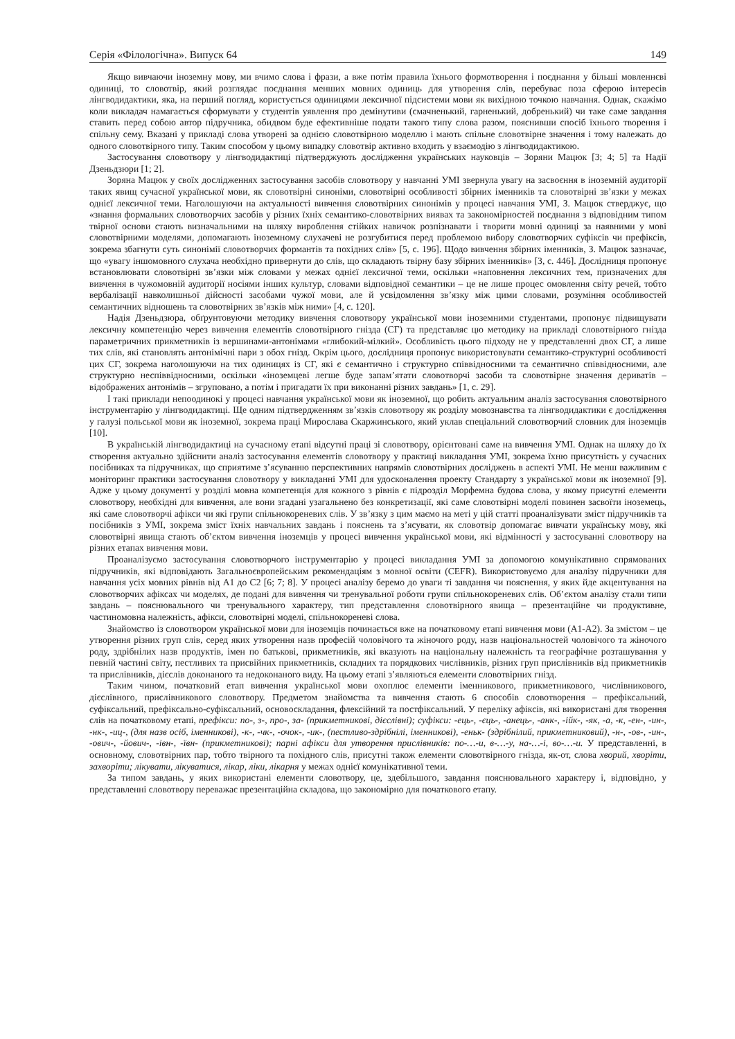Серія «Філологічна». Випуск 64 149
Якщо вивчаючи іноземну мову, ми вчимо слова і фрази, а вже потім правила їхнього формотворення і поєднання у більші мовленнєві одиниці, то словотвір, який розглядає поєднання менших мовних одиниць для утворення слів, перебуває поза сферою інтересів лінгводидактики, яка, на перший погляд, користується одиницями лексичної підсистеми мови як вихідною точкою навчання. Однак, скажімо коли викладач намагається сформувати у студентів уявлення про демінутиви (смачненький, гарненький, добренький) чи таке саме завдання ставить перед собою автор підручника, обидвом буде ефективніше подати такого типу слова разом, пояснивши спосіб їхнього творення і спільну сему. Вказані у прикладі слова утворені за однією словотвірною моделлю і мають спільне словотвірне значення і тому належать до одного словотвірного типу. Таким способом у цьому випадку словотвір активно входить у взаємодію з лінгводидактикою.
Застосування словотвору у лінгводидактиці підтверджують дослідження українських науковців – Зоряни Мацюк [3; 4; 5] та Надії Дзеньдзюри [1; 2].
Зоряна Мацюк у своїх дослідженнях застосування засобів словотвору у навчанні УМІ звернула увагу на засвоєння в іноземній аудиторії таких явищ сучасної української мови, як словотвірні синоніми, словотвірні особливості збірних іменників та словотвірні зв’язки у межах однієї лексичної теми. Наголошуючи на актуальності вивчення словотвірних синонімів у процесі навчання УМІ, З. Мацюк стверджує, що «знання формальних словотворчих засобів у різних їхніх семантико-словотвірних виявах та закономірностей поєднання з відповідним типом твірної основи стають визначальними на шляху вироблення стійких навичок розпізнавати і творити мовні одиниці за наявними у мові словотвірними моделями, допомагають іноземному слухачеві не розгубитися перед проблемою вибору словотворчих суфіксів чи префіксів, зокрема збагнути суть синонімії словотворчих формантів та похідних слів» [5, с. 196]. Щодо вивчення збірних іменників, З. Мацюк зазначає, що «увагу іншомовного слухача необхідно привернути до слів, що складають твірну базу збірних іменників» [3, с. 446]. Дослідниця пропонує встановлювати словотвірні зв’язки між словами у межах однієї лексичної теми, оскільки «наповнення лексичних тем, призначених для вивчення в чужомовній аудиторії носіями інших культур, словами відповідної семантики – це не лише процес омовлення світу речей, тобто вербалізації навколишньої дійсності засобами чужої мови, але й усвідомлення зв’язку між цими словами, розуміння особливостей семантичних відношень та словотвірних зв’язків між ними» [4, с. 120].
Надія Дзеньдзюра, обґрунтовуючи методику вивчення словотвору української мови іноземними студентами, пропонує підвищувати лексичну компетенцію через вивчення елементів словотвірного гнізда (СГ) та представляє цю методику на прикладі словотвірного гнізда параметричних прикметників із вершинами-антонімами «глибокий-мілкий». Особливість цього підходу не у представленні двох СГ, а лише тих слів, які становлять антонімічні пари з обох гнізд. Окрім цього, дослідниця пропонує використовувати семантико-структурні особливості цих СГ, зокрема наголошуючи на тих одиницях із СГ, які є семантично і структурно співвідносними та семантично співвідносними, але структурно неспіввідносними, оскільки «іноземцеві легше буде запам’ятати словотворчі засоби та словотвірне значення дериватів – відображених антонімів – згруповано, а потім і пригадати їх при виконанні різних завдань» [1, с. 29].
І такі приклади непоодинокі у процесі навчання української мови як іноземної, що робить актуальним аналіз застосування словотвірного інструментарію у лінгводидактиці. Ще одним підтвердженням зв’язків словотвору як розділу мовознавства та лінгводидактики є дослідження у галузі польської мови як іноземної, зокрема праці Мирослава Скаржинського, який уклав спеціальний словотворчий словник для іноземців [10].
В українській лінгводидактиці на сучасному етапі відсутні праці зі словотвору, орієнтовані саме на вивчення УМІ. Однак на шляху до їх створення актуально здійснити аналіз застосування елементів словотвору у практиці викладання УМІ, зокрема їхню присутність у сучасних посібниках та підручниках, що сприятиме з’ясуванню перспективних напрямів словотвірних досліджень в аспекті УМІ. Не менш важливим є моніторинг практики застосування словотвору у викладанні УМІ для удосконалення проекту Стандарту з української мови як іноземної [9]. Адже у цьому документі у розділі мовна компетенція для кожного з рівнів є підрозділ Морфемна будова слова, у якому присутні елементи словотвору, необхідні для вивчення, але вони згадані узагальнено без конкретизації, які саме словотвірні моделі повинен засвоїти іноземець, які саме словотворчі афікси чи які групи спільнокореневих слів. У зв’язку з цим маємо на меті у цій статті проаналізувати зміст підручників та посібників з УМІ, зокрема зміст їхніх навчальних завдань і пояснень та з’ясувати, як словотвір допомагає вивчати українську мову, які словотвірні явища стають об’єктом вивчення іноземців у процесі вивчення української мови, які відмінності у застосуванні словотвору на різних етапах вивчення мови.
Проаналізуємо застосування словотворчого інструментарію у процесі викладання УМІ за допомогою комунікативно спрямованих підручників, які відповідають Загальноєвропейським рекомендаціям з мовної освіти (CEFR). Використовуємо для аналізу підручники для навчання усіх мовних рівнів від А1 до С2 [6; 7; 8]. У процесі аналізу беремо до уваги ті завдання чи пояснення, у яких йде акцентування на словотворчих афіксах чи моделях, де подані для вивчення чи тренувальної роботи групи спільнокореневих слів. Об’єктом аналізу стали типи завдань – пояснювального чи тренувального характеру, тип представлення словотвірного явища – презентаційне чи продуктивне, частиномовна належність, афікси, словотвірні моделі, спільнокореневі слова.
Знайомство із словотвором української мови для іноземців починається вже на початковому етапі вивчення мови (А1-А2). За змістом – це утворення різних груп слів, серед яких утворення назв професій чоловічого та жіночого роду, назв національностей чоловічого та жіночого роду, здрібнілих назв продуктів, імен по батькові, прикметників, які вказують на національну належність та географічне розташування у певній частині світу, пестливих та присвійних прикметників, складних та порядкових числівників, різних груп прислівників від прикметників та прислівників, дієслів доконаного та недоконаного виду. На цьому етапі з’являються елементи словотвірних гнізд.
Таким чином, початковий етап вивчення української мови охоплює елементи іменникового, прикметникового, числівникового, дієслівного, прислівникового словотвору. Предметом знайомства та вивчення стають 6 способів словотворення – префіксальний, суфіксальний, префіксально-суфіксальний, основоскладання, флексійний та постфіксальний. У переліку афіксів, які використані для творення слів на початковому етапі, префікси: по-, з-, про-, за- (прикметникові, дієслівні); суфікси: -ець-, -єць-, -анець-, -анк-, -ійк-, -як, -а, -к, -ен-, -ин-, -нк-, -иц-, (для назв осіб, іменникові), -к-, -чк-, -очок-, -ик-, (пестливо-здрібнілі, іменникові), -еньк- (здрібнілий, прикметниковий), -н-, -ов-, -ин-, -ович-, -йович-, -івн-, -ївн- (прикметникові); парні афікси для утворення прислівників: по-…-и, в-…-у, на-…-і, во-…-и. У представленні, в основному, словотвірних пар, тобто твірного та похідного слів, присутні також елементи словотвірного гнізда, як-от, слова хворий, хворіти, захворіти; лікувати, лікуватися, лікар, ліки, лікарня у межах однієї комунікативної теми.
За типом завдань, у яких використані елементи словотвору, це, здебільшого, завдання пояснювального характеру і, відповідно, у представленні словотвору переважає презентаційна складова, що закономірно для початкового етапу.